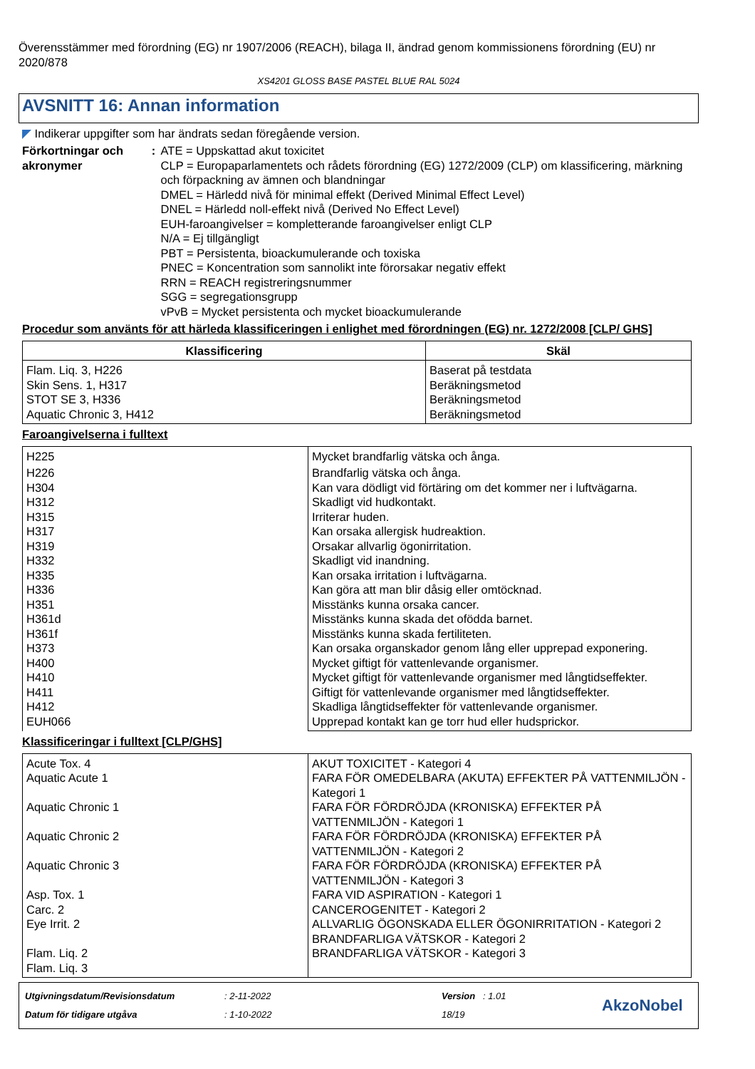Överensstämmer med förordning (EG) nr 1907/2006 (REACH), bilaga II, ändrad genom kommissionens förordning (EU) nr 2020/878
XS4201 GLOSS BASE PASTEL BLUE RAL 5024
AVSNITT 16: Annan information
◤ Indikerar uppgifter som har ändrats sedan föregående version.
Förkortningar och akronymer
: ATE = Uppskattad akut toxicitet
CLP = Europaparlamentets och rådets förordning (EG) 1272/2009 (CLP) om klassificering, märkning och förpackning av ämnen och blandningar
DMEL = Härledd nivå för minimal effekt (Derived Minimal Effect Level)
DNEL = Härledd noll-effekt nivå (Derived No Effect Level)
EUH-faroangivelser = kompletterande faroangivelser enligt CLP
N/A = Ej tillgängligt
PBT = Persistenta, bioackumulerande och toxiska
PNEC = Koncentration som sannolikt inte förorsakar negativ effekt
RRN = REACH registreringsnummer
SGG = segregationsgrupp
vPvB = Mycket persistenta och mycket bioackumulerande
Procedur som använts för att härleda klassificeringen i enlighet med förordningen (EG) nr. 1272/2008 [CLP/ GHS]
| Klassificering | Skäl |
| --- | --- |
| Flam. Liq. 3, H226 Skin Sens. 1, H317 STOT SE 3, H336 Aquatic Chronic 3, H412 | Baserat på testdata Beräkningsmetod Beräkningsmetod Beräkningsmetod |
Faroangivelserna i fulltext
| H225 | Mycket brandfarlig vätska och ånga. |
| H226 H304 H312 H315 H317 H319 H332 H335 H336 H351 H361d H361f H373 H400 H410 H411 H412 EUH066 | Brandfarlig vätska och ånga. Kan vara dödligt vid förtäring om det kommer ner i luftvägarna. Skadligt vid hudkontakt. Irriterar huden. Kan orsaka allergisk hudreaktion. Orsakar allvarlig ögonirritation. Skadligt vid inandning. Kan orsaka irritation i luftvägarna. Kan göra att man blir dåsig eller omtöcknad. Misstänks kunna orsaka cancer. Misstänks kunna skada det ofödda barnet. Misstänks kunna skada fertiliteten. Kan orsaka organskador genom lång eller upprepad exponering. Mycket giftigt för vattenlevande organismer. Mycket giftigt för vattenlevande organismer med långtidseffekter. Giftigt för vattenlevande organismer med långtidseffekter. Skadliga långtidseffekter för vattenlevande organismer. Upprepad kontakt kan ge torr hud eller hudsprickor. |
Klassificeringar i fulltext [CLP/GHS]
| Acute Tox. 4 Aquatic Acute 1 Aquatic Chronic 1 Aquatic Chronic 2 Aquatic Chronic 3 Asp. Tox. 1 Carc. 2 Eye Irrit. 2 Flam. Liq. 2 Flam. Liq. 3 | AKUT TOXICITET - Kategori 4 FARA FÖR OMEDELBARA (AKUTA) EFFEKTER PÅ VATTENMILJÖN - Kategori 1 FARA FÖR FÖRDRÖJDA (KRONISKA) EFFEKTER PÅ VATTENMILJÖN - Kategori 1 FARA FÖR FÖRDRÖJDA (KRONISKA) EFFEKTER PÅ VATTENMILJÖN - Kategori 2 FARA FÖR FÖRDRÖJDA (KRONISKA) EFFEKTER PÅ VATTENMILJÖN - Kategori 3 FARA VID ASPIRATION - Kategori 1 CANCEROGENITET - Kategori 2 ALLVARLIG ÖGONSKADA ELLER ÖGONIRRITATION - Kategori 2 BRANDFARLIGA VÄTSKOR - Kategori 2 BRANDFARLIGA VÄTSKOR - Kategori 3 |
Utgivningsdatum/Revisionsdatum
Datum för tidigare utgåva
: 2-11-2022
: 1-10-2022
Version : 1.01
18/19
AkzoNobel